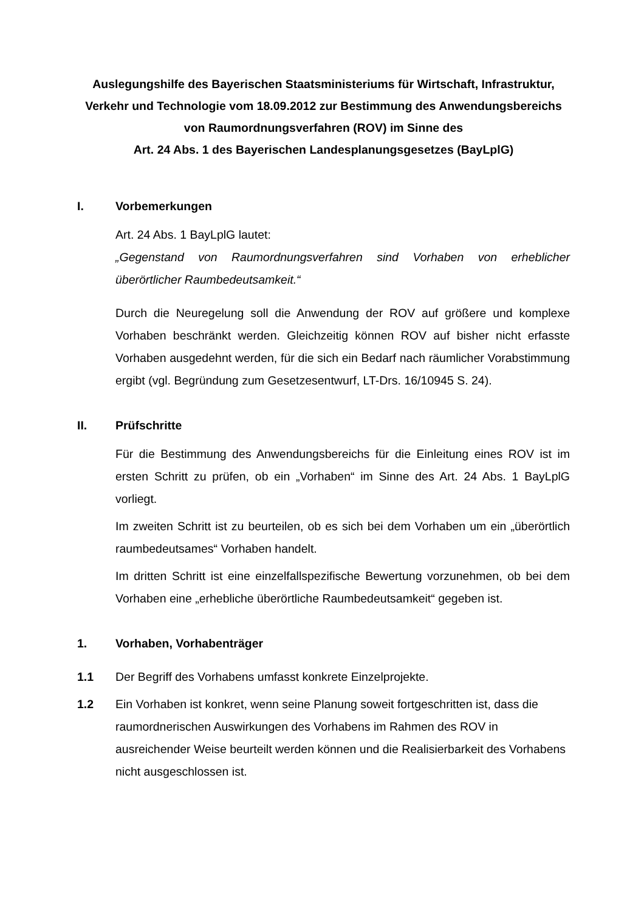Auslegungshilfe des Bayerischen Staatsministeriums für Wirtschaft, Infrastruktur, Verkehr und Technologie vom 18.09.2012 zur Bestimmung des Anwendungsbereichs von Raumordnungsverfahren (ROV) im Sinne des
Art. 24 Abs. 1 des Bayerischen Landesplanungsgesetzes (BayLplG)
I. Vorbemerkungen
Art. 24 Abs. 1 BayLplG lautet:
„Gegenstand von Raumordnungsverfahren sind Vorhaben von erheblicher überörtlicher Raumbedeutsamkeit.“
Durch die Neuregelung soll die Anwendung der ROV auf größere und komplexe Vorhaben beschränkt werden. Gleichzeitig können ROV auf bisher nicht erfasste Vorhaben ausgedehnt werden, für die sich ein Bedarf nach räumlicher Vorabstimmung ergibt (vgl. Begründung zum Gesetzesentwurf, LT-Drs. 16/10945 S. 24).
II. Prüfschritte
Für die Bestimmung des Anwendungsbereichs für die Einleitung eines ROV ist im ersten Schritt zu prüfen, ob ein „Vorhaben“ im Sinne des Art. 24 Abs. 1 BayLplG vorliegt.
Im zweiten Schritt ist zu beurteilen, ob es sich bei dem Vorhaben um ein „überörtlich raumbedeutsames“ Vorhaben handelt.
Im dritten Schritt ist eine einzelfallspezifische Bewertung vorzunehmen, ob bei dem Vorhaben eine „erhebliche überörtliche Raumbedeutsamkeit“ gegeben ist.
1. Vorhaben, Vorhabenträger
1.1 Der Begriff des Vorhabens umfasst konkrete Einzelprojekte.
1.2 Ein Vorhaben ist konkret, wenn seine Planung soweit fortgeschritten ist, dass die raumordnerischen Auswirkungen des Vorhabens im Rahmen des ROV in ausreichender Weise beurteilt werden können und die Realisierbarkeit des Vorhabens nicht ausgeschlossen ist.